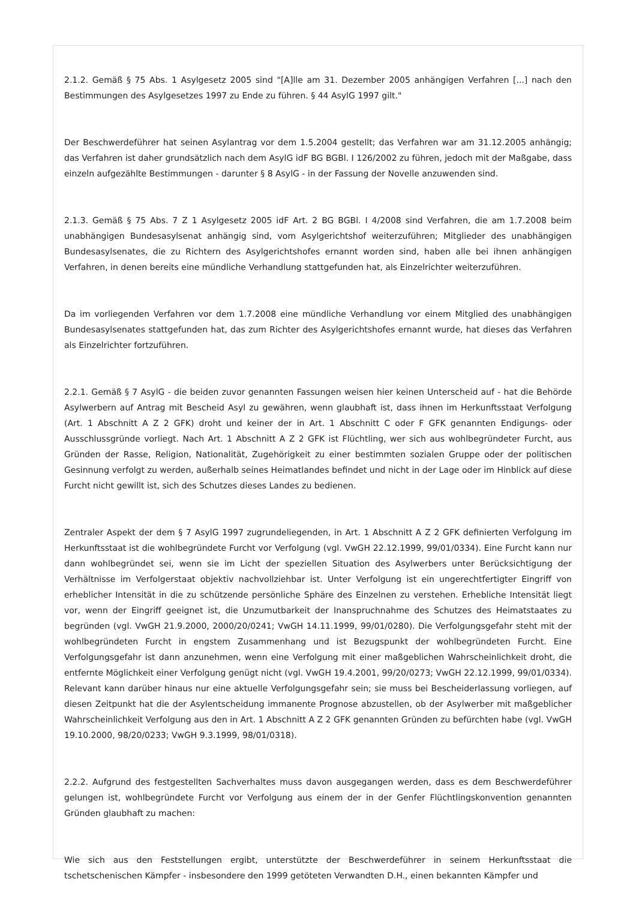2.1.2. Gemäß § 75 Abs. 1 Asylgesetz 2005 sind "[A]lle am 31. Dezember 2005 anhängigen Verfahren [...] nach den Bestimmungen des Asylgesetzes 1997 zu Ende zu führen. § 44 AsylG 1997 gilt."
Der Beschwerdeführer hat seinen Asylantrag vor dem 1.5.2004 gestellt; das Verfahren war am 31.12.2005 anhängig; das Verfahren ist daher grundsätzlich nach dem AsylG idF BG BGBl. I 126/2002 zu führen, jedoch mit der Maßgabe, dass einzeln aufgezählte Bestimmungen - darunter § 8 AsylG - in der Fassung der Novelle anzuwenden sind.
2.1.3. Gemäß § 75 Abs. 7 Z 1 Asylgesetz 2005 idF Art. 2 BG BGBl. I 4/2008 sind Verfahren, die am 1.7.2008 beim unabhängigen Bundesasylsenat anhängig sind, vom Asylgerichtshof weiterzuführen; Mitglieder des unabhängigen Bundesasylsenates, die zu Richtern des Asylgerichtshofes ernannt worden sind, haben alle bei ihnen anhängigen Verfahren, in denen bereits eine mündliche Verhandlung stattgefunden hat, als Einzelrichter weiterzuführen.
Da im vorliegenden Verfahren vor dem 1.7.2008 eine mündliche Verhandlung vor einem Mitglied des unabhängigen Bundesasylsenates stattgefunden hat, das zum Richter des Asylgerichtshofes ernannt wurde, hat dieses das Verfahren als Einzelrichter fortzuführen.
2.2.1. Gemäß § 7 AsylG - die beiden zuvor genannten Fassungen weisen hier keinen Unterscheid auf - hat die Behörde Asylwerbern auf Antrag mit Bescheid Asyl zu gewähren, wenn glaubhaft ist, dass ihnen im Herkunftsstaat Verfolgung (Art. 1 Abschnitt A Z 2 GFK) droht und keiner der in Art. 1 Abschnitt C oder F GFK genannten Endigungs- oder Ausschlussgründe vorliegt. Nach Art. 1 Abschnitt A Z 2 GFK ist Flüchtling, wer sich aus wohlbegründeter Furcht, aus Gründen der Rasse, Religion, Nationalität, Zugehörigkeit zu einer bestimmten sozialen Gruppe oder der politischen Gesinnung verfolgt zu werden, außerhalb seines Heimatlandes befindet und nicht in der Lage oder im Hinblick auf diese Furcht nicht gewillt ist, sich des Schutzes dieses Landes zu bedienen.
Zentraler Aspekt der dem § 7 AsylG 1997 zugrundeliegenden, in Art. 1 Abschnitt A Z 2 GFK definierten Verfolgung im Herkunftsstaat ist die wohlbegründete Furcht vor Verfolgung (vgl. VwGH 22.12.1999, 99/01/0334). Eine Furcht kann nur dann wohlbegründet sei, wenn sie im Licht der speziellen Situation des Asylwerbers unter Berücksichtigung der Verhältnisse im Verfolgerstaat objektiv nachvollziehbar ist. Unter Verfolgung ist ein ungerechtfertigter Eingriff von erheblicher Intensität in die zu schützende persönliche Sphäre des Einzelnen zu verstehen. Erhebliche Intensität liegt vor, wenn der Eingriff geeignet ist, die Unzumutbarkeit der Inanspruchnahme des Schutzes des Heimatstaates zu begründen (vgl. VwGH 21.9.2000, 2000/20/0241; VwGH 14.11.1999, 99/01/0280). Die Verfolgungsgefahr steht mit der wohlbegründeten Furcht in engstem Zusammenhang und ist Bezugspunkt der wohlbegründeten Furcht. Eine Verfolgungsgefahr ist dann anzunehmen, wenn eine Verfolgung mit einer maßgeblichen Wahrscheinlichkeit droht, die entfernte Möglichkeit einer Verfolgung genügt nicht (vgl. VwGH 19.4.2001, 99/20/0273; VwGH 22.12.1999, 99/01/0334). Relevant kann darüber hinaus nur eine aktuelle Verfolgungsgefahr sein; sie muss bei Bescheiderlassung vorliegen, auf diesen Zeitpunkt hat die der Asylentscheidung immanente Prognose abzustellen, ob der Asylwerber mit maßgeblicher Wahrscheinlichkeit Verfolgung aus den in Art. 1 Abschnitt A Z 2 GFK genannten Gründen zu befürchten habe (vgl. VwGH 19.10.2000, 98/20/0233; VwGH 9.3.1999, 98/01/0318).
2.2.2. Aufgrund des festgestellten Sachverhaltes muss davon ausgegangen werden, dass es dem Beschwerdeführer gelungen ist, wohlbegründete Furcht vor Verfolgung aus einem der in der Genfer Flüchtlingskonvention genannten Gründen glaubhaft zu machen:
Wie sich aus den Feststellungen ergibt, unterstützte der Beschwerdeführer in seinem Herkunftsstaat die tschetschenischen Kämpfer - insbesondere den 1999 getöteten Verwandten D.H., einen bekannten Kämpfer und